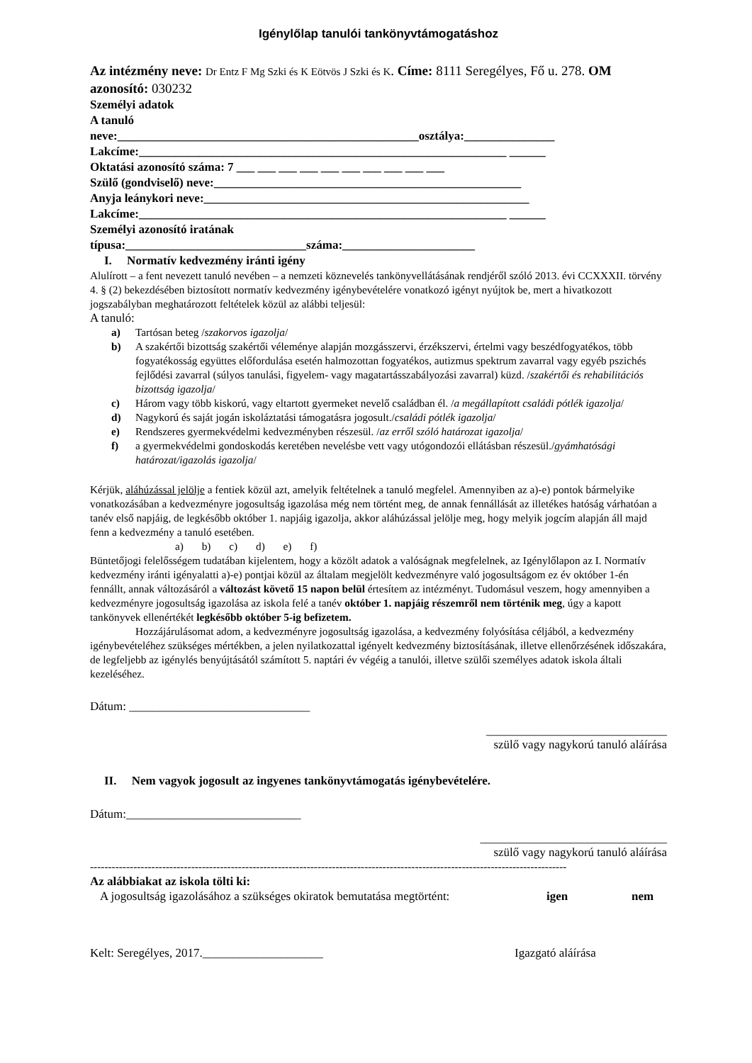Igénylőlap tanulói tankönyvtámogatáshoz
Az intézmény neve: Dr Entz F Mg Szki és K Eötvös J Szki és K. Címe: 8111 Seregélyes, Fő u. 278. OM azonosító: 030232
Személyi adatok
A tanuló
neve:__________________________________________________osztálya:_______________
Lakcíme:_____________________________________________________________ ______
Oktatási azonosító száma: 7 ___ ___ ___ ___ ___ ___ ___ ___ ___ ___
Szülő (gondviselő) neve:___________________________________________________
Anyja leánykori neve:______________________________________________________
Lakcíme:_____________________________________________________________ ______
Személyi azonosító iratának
típusa:______________________________száma:______________________
I. Normatív kedvezmény iránti igény
Alulírott – a fent nevezett tanuló nevében – a nemzeti köznevelés tankönyvellátásának rendjéről szóló 2013. évi CCXXXII. törvény 4. § (2) bekezdésében biztosított normatív kedvezmény igénybevételére vonatkozó igényt nyújtok be, mert a hivatkozott jogszabályban meghatározott feltételek közül az alábbi teljesül:
A tanuló:
a) Tartósan beteg /szakorvos igazolja/
b) A szakértői bizottság szakértői véleménye alapján mozgásszervi, érzékszervi, értelmi vagy beszédfogyatékos, több fogyatékosság együttes előfordulása esetén halmozottan fogyatékos, autizmus spektrum zavarral vagy egyéb pszichés fejlődési zavarral (súlyos tanulási, figyelem- vagy magatartásszabályozási zavarral) küzd. /szakértői és rehabilitációs bizottság igazolja/
c) Három vagy több kiskorú, vagy eltartott gyermeket nevelő családban él. /a megállapított családi pótlék igazolja/
d) Nagykorú és saját jogán iskoláztatási támogatásra jogosult./családi pótlék igazolja/
e) Rendszeres gyermekvédelmi kedvezményben részesül. /az erről szóló határozat igazolja/
f) a gyermekvédelmi gondoskodás keretében nevelésbe vett vagy utógondozói ellátásban részesül./gyámhatósági határozat/igazolás igazolja/
Kérjük, aláhúzással jelölje a fentiek közül azt, amelyik feltételnek a tanuló megfelel. Amennyiben az a)-e) pontok bármelyike vonatkozásában a kedvezményre jogosultság igazolása még nem történt meg, de annak fennállását az illetékes hatóság várhatóan a tanév első napjáig, de legkésőbb október 1. napjáig igazolja, akkor aláhúzással jelölje meg, hogy melyik jogcím alapján áll majd fenn a kedvezmény a tanuló esetében.
a) b) c) d) e) f)
Büntetőjogi felelősségem tudatában kijelentem, hogy a közölt adatok a valóságnak megfelelnek, az Igénylőlapon az I. Normatív kedvezmény iránti igényalatti a)-e) pontjai közül az általam megjelölt kedvezményre való jogosultságom ez év október 1-én fennállt, annak változásáról a változást követő 15 napon belül értesítem az intézményt. Tudomásul veszem, hogy amennyiben a kedvezményre jogosultság igazolása az iskola felé a tanév október 1. napjáig részemről nem történik meg, úgy a kapott tankönyvek ellenértékét legkésőbb október 5-ig befizetem.
Hozzájárulásomat adom, a kedvezményre jogosultság igazolása, a kedvezmény folyósítása céljából, a kedvezmény igénybevételéhez szükséges mértékben, a jelen nyilatkozattal igényelt kedvezmény biztosításának, illetve ellenőrzésének időszakára, de legfeljebb az igénylés benyújtásától számított 5. naptári év végéig a tanulói, illetve szülői személyes adatok iskola általi kezeléséhez.
Dátum: ______________________________
______________________________
szülő vagy nagykorú tanuló aláírása
II. Nem vagyok jogosult az ingyenes tankönyvtámogatás igénybevételére.
Dátum:_____________________________
_______________________________
szülő vagy nagykorú tanuló aláírása
------------------------------------------------------------------------------------------------------------------------------------
Az alábbiakat az iskola tölti ki:
A jogosultság igazolásához a szükséges okiratok bemutatása megtörtént: igen nem
Kelt: Seregélyes, 2017.____________________ Igazgató aláírása